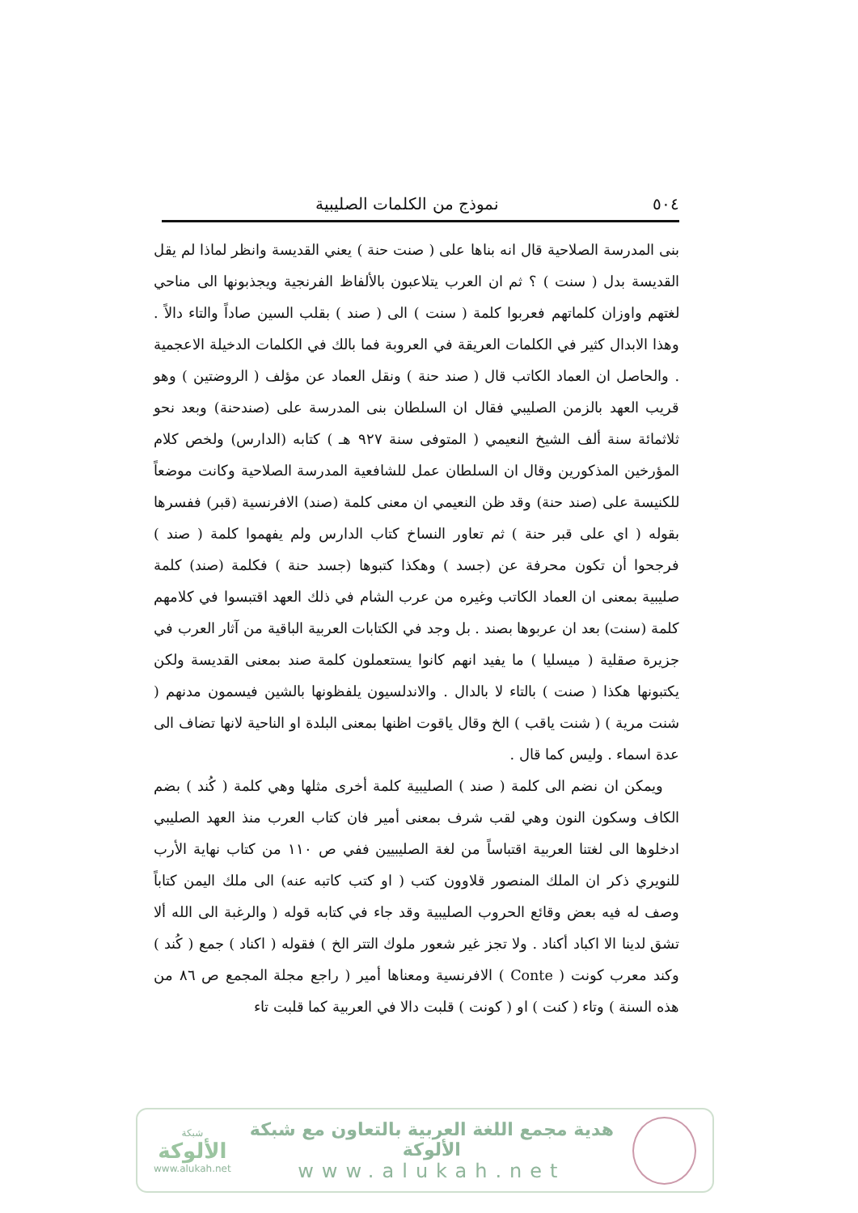٥٠٤ نموذج من الكلمات الصليبية
بنى المدرسة الصلاحية قال انه بناها على ( صنت حنة ) يعني القديسة وانظر لماذا لم يقل القديسة بدل ( سنت ) ؟ ثم ان العرب يتلاعبون بالألفاظ الفرنجية ويجذبونها الى مناحي لغتهم واوزان كلماتهم فعربوا كلمة ( سنت ) الى ( صند ) بقلب السين صاداً والتاء دالاً . وهذا الابدال كثير في الكلمات العريقة في العروبة فما بالك في الكلمات الدخيلة الاعجمية . والحاصل ان العماد الكاتب قال ( صند حنة ) ونقل العماد عن مؤلف ( الروضتين ) وهو قريب العهد بالزمن الصليبي فقال ان السلطان بنى المدرسة على (صندحنة) وبعد نحو ثلاثمائة سنة ألف الشيخ النعيمي ( المتوفى سنة ٩٢٧ هـ ) كتابه (الدارس) ولخص كلام المؤرخين المذكورين وقال ان السلطان عمل للشافعية المدرسة الصلاحية وكانت موضعاً للكنيسة على (صند حنة) وقد ظن النعيمي ان معنى كلمة (صند) الافرنسية (قبر) ففسرها بقوله ( اي على قبر حنة ) ثم تعاور النساخ كتاب الدارس ولم يفهموا كلمة ( صند ) فرجحوا أن تكون محرفة عن (جسد ) وهكذا كتبوها (جسد حنة ) فكلمة (صند) كلمة صليبية بمعنى ان العماد الكاتب وغيره من عرب الشام في ذلك العهد اقتبسوا في كلامهم كلمة (سنت) بعد ان عربوها بصند . بل وجد في الكتابات العربية الباقية من آثار العرب في جزيرة صقلية ( ميسليا ) ما يفيد انهم كانوا يستعملون كلمة صند بمعنى القديسة ولكن يكتبونها هكذا ( صنت ) بالتاء لا بالدال . والاندلسيون يلفظونها بالشين فيسمون مدنهم ( شنت مرية ) ( شنت ياقب ) الخ وقال ياقوت اظنها بمعنى البلدة او الناحية لانها تضاف الى عدة اسماء . وليس كما قال .
ويمكن ان نضم الى كلمة ( صند ) الصليبية كلمة أخرى مثلها وهي كلمة ( كُند ) بضم الكاف وسكون النون وهي لقب شرف بمعنى أمير فان كتاب العرب منذ العهد الصليبي ادخلوها الى لغتنا العربية اقتباساً من لغة الصليبيين ففي ص ١١٠ من كتاب نهاية الأرب للنويري ذكر ان الملك المنصور قلاوون كتب ( او كتب كاتبه عنه) الى ملك اليمن كتاباً وصف له فيه بعض وقائع الحروب الصليبية وقد جاء في كتابه قوله ( والرغبة الى الله ألا تشق لدينا الا اكباد أكناد . ولا تجز غير شعور ملوك التتر الخ ) فقوله ( اكناد ) جمع ( كُند ) وكند معرب كونت ( Conte ) الافرنسية ومعناها أمير ( راجع مجلة المجمع ص ٨٦ من هذه السنة ) وتاء ( كنت ) او ( كونت ) قلبت دالا في العربية كما قلبت تاء
هدية مجمع اللغة العربية بالتعاون مع شبكة الألوكة
www.alukah.net
شبكة
الألوكة
www.alukah.net